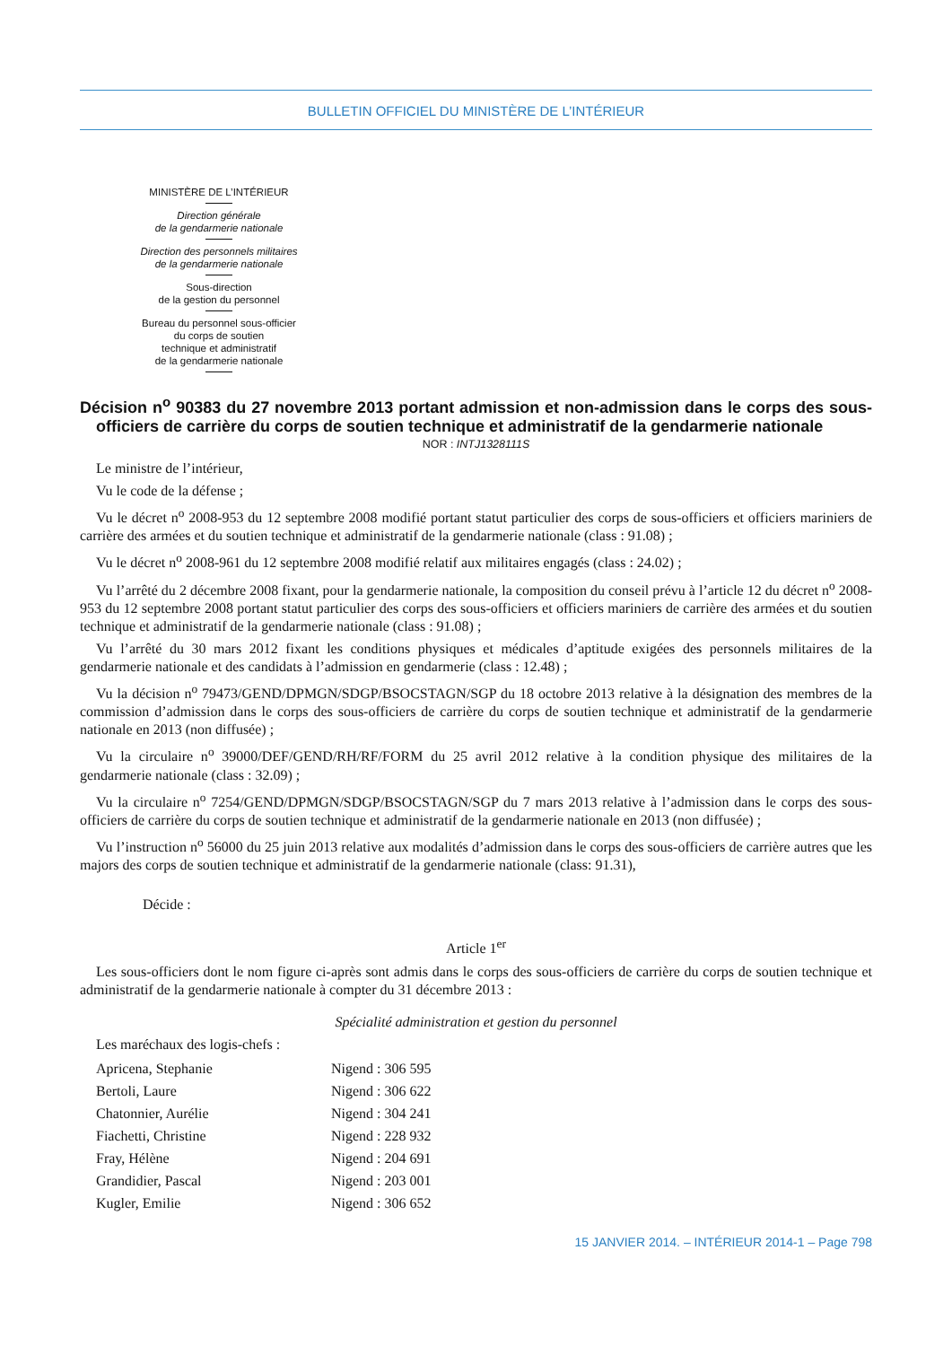BULLETIN OFFICIEL DU MINISTÈRE DE L’INTÉRIEUR
MINISTÈRE DE L’INTÉRIEUR
Direction générale
de la gendarmerie nationale
Direction des personnels militaires
de la gendarmerie nationale
Sous-direction
de la gestion du personnel
Bureau du personnel sous-officier
du corps de soutien
technique et administratif
de la gendarmerie nationale
Décision n<sup>o</sup> 90383 du 27 novembre 2013 portant admission et non-admission dans le corps des sous-officiers de carrière du corps de soutien technique et administratif de la gendarmerie nationale
NOR : INTJ1328111S
Le ministre de l’intérieur,
Vu le code de la défense ;
Vu le décret n<sup>o</sup> 2008-953 du 12 septembre 2008 modifié portant statut particulier des corps de sous-officiers et officiers mariniers de carrière des armées et du soutien technique et administratif de la gendarmerie nationale (class : 91.08) ;
Vu le décret n<sup>o</sup> 2008-961 du 12 septembre 2008 modifié relatif aux militaires engagés (class : 24.02) ;
Vu l’arrêté du 2 décembre 2008 fixant, pour la gendarmerie nationale, la composition du conseil prévu à l’article 12 du décret n<sup>o</sup> 2008-953 du 12 septembre 2008 portant statut particulier des corps des sous-officiers et officiers mariniers de carrière des armées et du soutien technique et administratif de la gendarmerie nationale (class : 91.08) ;
Vu l’arrêté du 30 mars 2012 fixant les conditions physiques et médicales d’aptitude exigées des personnels militaires de la gendarmerie nationale et des candidats à l’admission en gendarmerie (class : 12.48) ;
Vu la décision n<sup>o</sup> 79473/GEND/DPMGN/SDGP/BSOCSTAGN/SGP du 18 octobre 2013 relative à la désignation des membres de la commission d’admission dans le corps des sous-officiers de carrière du corps de soutien technique et administratif de la gendarmerie nationale en 2013 (non diffusée) ;
Vu la circulaire n<sup>o</sup> 39000/DEF/GEND/RH/RF/FORM du 25 avril 2012 relative à la condition physique des militaires de la gendarmerie nationale (class : 32.09) ;
Vu la circulaire n<sup>o</sup> 7254/GEND/DPMGN/SDGP/BSOCSTAGN/SGP du 7 mars 2013 relative à l’admission dans le corps des sous-officiers de carrière du corps de soutien technique et administratif de la gendarmerie nationale en 2013 (non diffusée) ;
Vu l’instruction n<sup>o</sup> 56000 du 25 juin 2013 relative aux modalités d’admission dans le corps des sous-officiers de carrière autres que les majors des corps de soutien technique et administratif de la gendarmerie nationale (class: 91.31),
Décide :
Article 1<sup>er</sup>
Les sous-officiers dont le nom figure ci-après sont admis dans le corps des sous-officiers de carrière du corps de soutien technique et administratif de la gendarmerie nationale à compter du 31 décembre 2013 :
Spécialité administration et gestion du personnel
Les maréchaux des logis-chefs :
| Apricena, Stephanie | Nigend : 306 595 |
| Bertoli, Laure | Nigend : 306 622 |
| Chatonnier, Aurélie | Nigend : 304 241 |
| Fiachetti, Christine | Nigend : 228 932 |
| Fray, Hélène | Nigend : 204 691 |
| Grandidier, Pascal | Nigend : 203 001 |
| Kugler, Emilie | Nigend : 306 652 |
15 JANVIER 2014. – INTÉRIEUR 2014-1 – Page 798